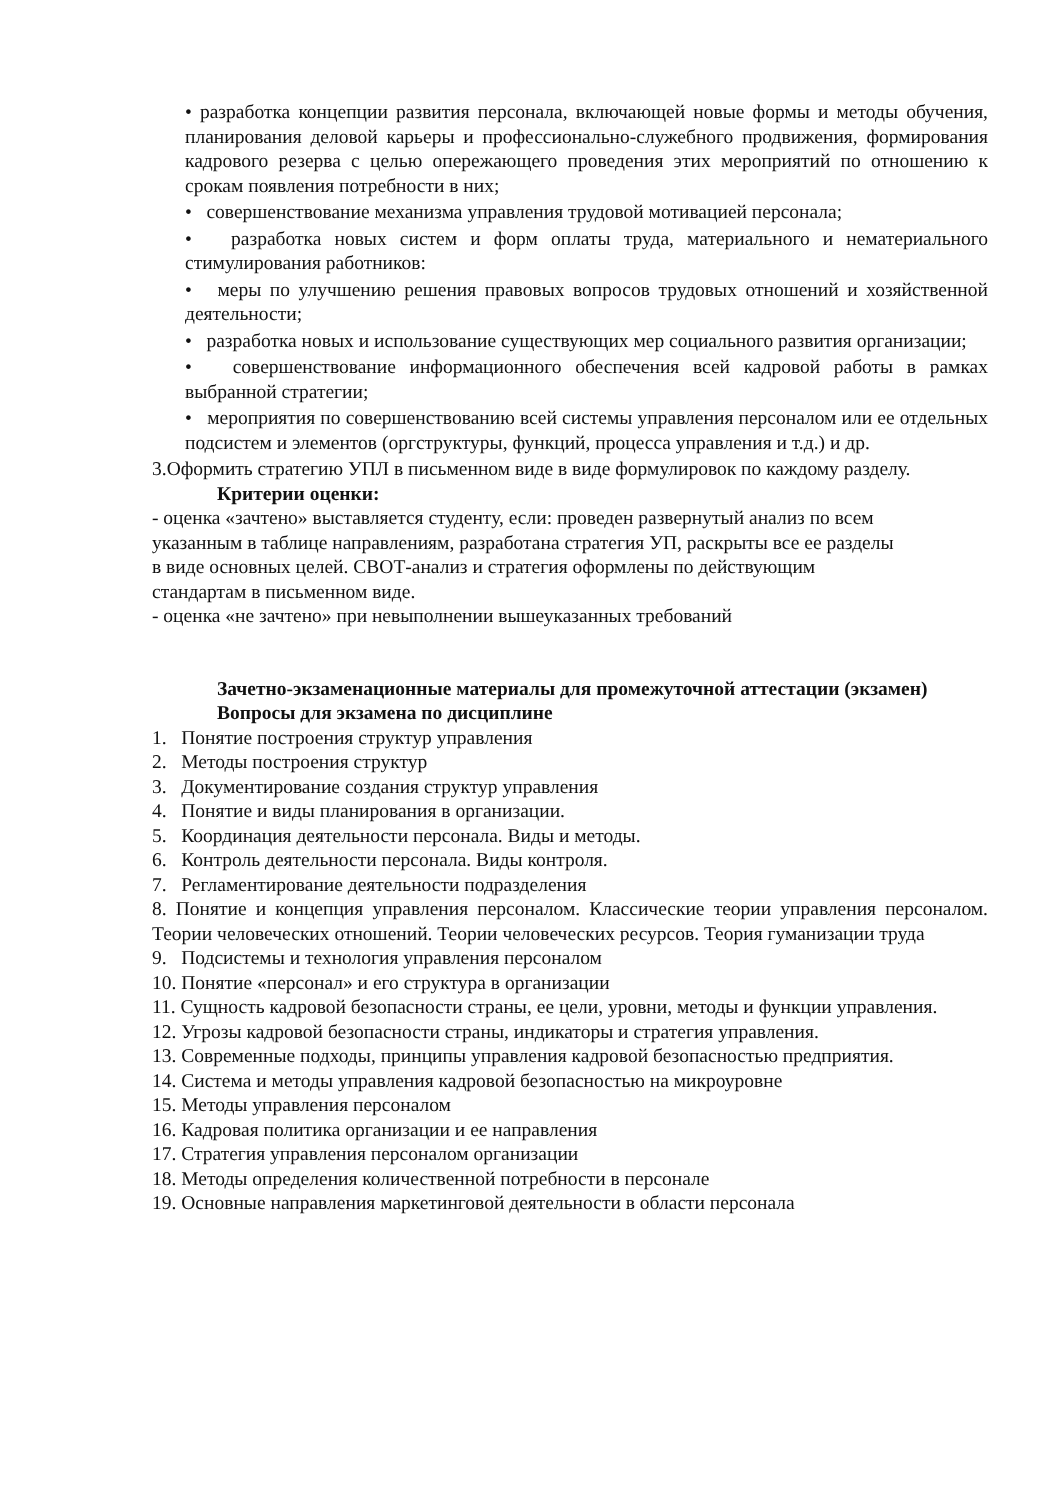• разработка концепции развития персонала, включающей новые формы и методы обучения, планирования деловой карьеры и профессионально-служебного продвижения, формирования кадрового резерва с целью опережающего проведения этих мероприятий по отношению к срокам появления потребности в них;
• совершенствование механизма управления трудовой мотивацией персонала;
• разработка новых систем и форм оплаты труда, материального и нематериального стимулирования работников:
• меры по улучшению решения правовых вопросов трудовых отношений и хозяйственной деятельности;
• разработка новых и использование существующих мер социального развития организации;
• совершенствование информационного обеспечения всей кадровой работы в рамках выбранной стратегии;
• мероприятия по совершенствованию всей системы управления персоналом или ее отдельных подсистем и элементов (оргструктуры, функций, процесса управления и т.д.) и др.
3.Оформить стратегию УПЛ в письменном виде в виде формулировок по каждому разделу.
Критерии оценки:
- оценка «зачтено» выставляется студенту, если: проведен развернутый анализ по всем
указанным в таблице направлениям, разработана стратегия УП, раскрыты все ее разделы
в виде основных целей. СВОТ-анализ и стратегия оформлены по действующим
стандартам в письменном виде.
- оценка «не зачтено» при невыполнении вышеуказанных требований
Зачетно-экзаменационные материалы для промежуточной аттестации (экзамен)
Вопросы для экзамена по дисциплине
1. Понятие построения структур управления
2. Методы построения структур
3. Документирование создания структур управления
4. Понятие и виды планирования в организации.
5. Координация деятельности персонала. Виды и методы.
6. Контроль деятельности персонала. Виды контроля.
7. Регламентирование деятельности подразделения
8. Понятие и концепция управления персоналом. Классические теории управления персоналом. Теории человеческих отношений. Теории человеческих ресурсов. Теория гуманизации труда
9. Подсистемы и технология управления персоналом
10. Понятие «персонал» и его структура в организации
11. Сущность кадровой безопасности страны, ее цели, уровни, методы и функции управления.
12. Угрозы кадровой безопасности страны, индикаторы и стратегия управления.
13. Современные подходы, принципы управления кадровой безопасностью предприятия.
14. Система и методы управления кадровой безопасностью на микроуровне
15. Методы управления персоналом
16. Кадровая политика организации и ее направления
17. Стратегия управления персоналом организации
18. Методы определения количественной потребности в персонале
19. Основные направления маркетинговой деятельности в области персонала